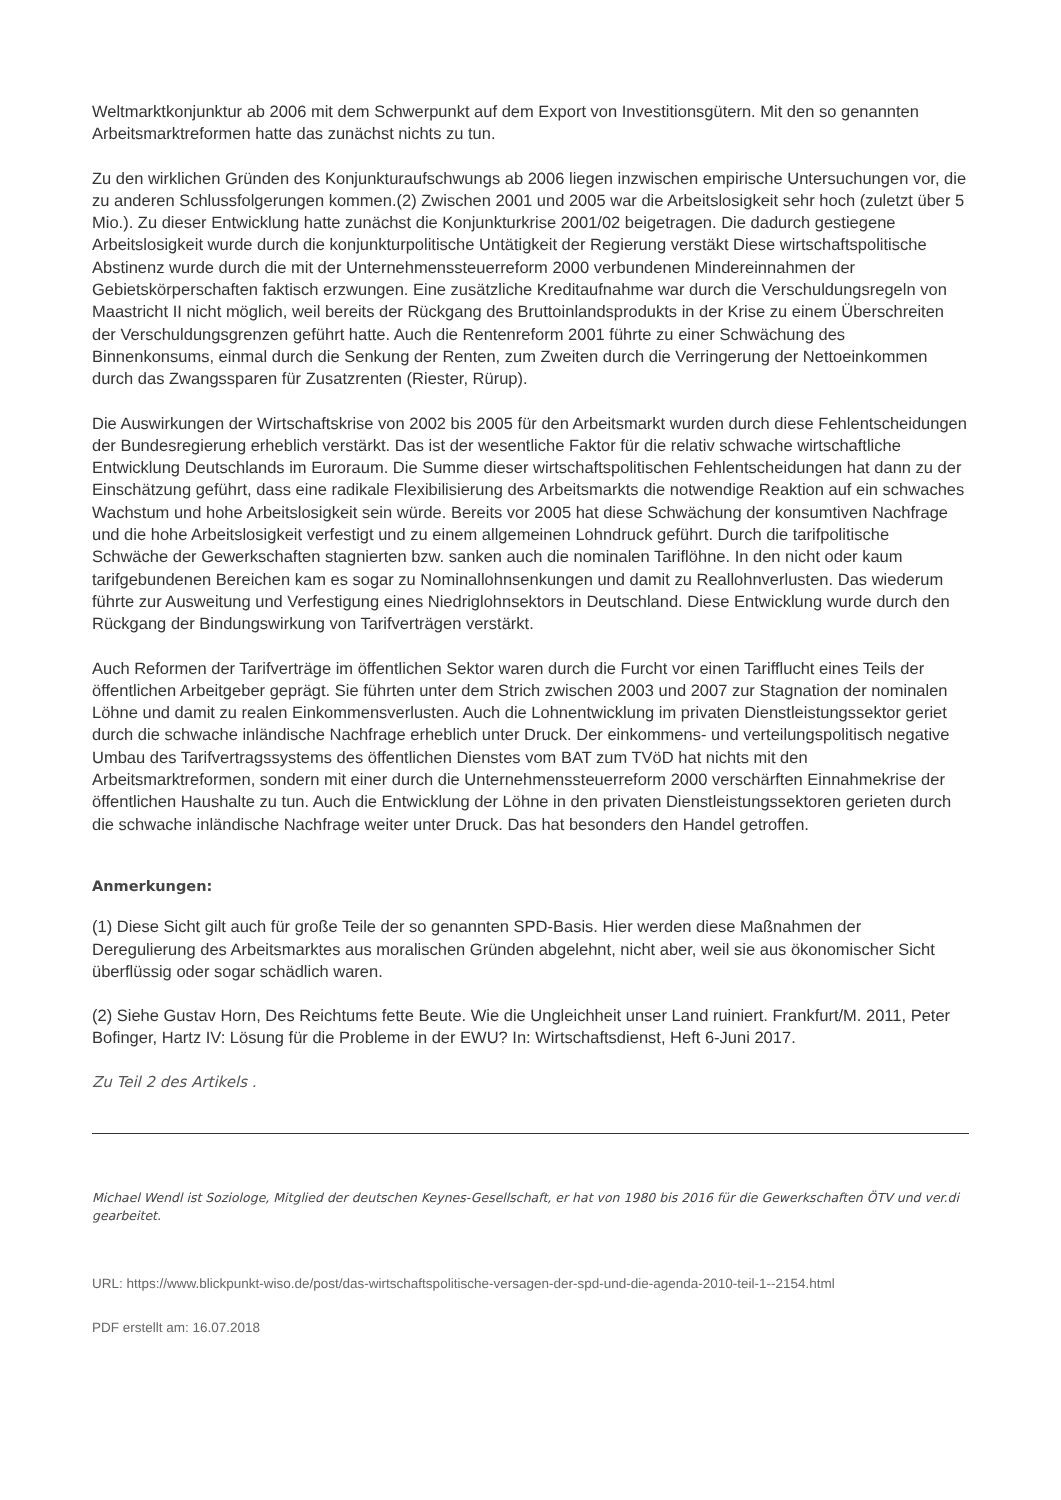Weltmarktkonjunktur ab 2006 mit dem Schwerpunkt auf dem Export von Investitionsgütern. Mit den so genannten Arbeitsmarktreformen hatte das zunächst nichts zu tun.
Zu den wirklichen Gründen des Konjunkturaufschwungs ab 2006 liegen inzwischen empirische Untersuchungen vor, die zu anderen Schlussfolgerungen kommen.(2) Zwischen 2001 und 2005 war die Arbeitslosigkeit sehr hoch (zuletzt über 5 Mio.). Zu dieser Entwicklung hatte zunächst die Konjunkturkrise 2001/02 beigetragen. Die dadurch gestiegene Arbeitslosigkeit wurde durch die konjunkturpolitische Untätigkeit der Regierung verstäkt Diese wirtschaftspolitische Abstinenz wurde durch die mit der Unternehmenssteuerreform 2000 verbundenen Mindereinnahmen der Gebietskörperschaften faktisch erzwungen. Eine zusätzliche Kreditaufnahme war durch die Verschuldungsregeln von Maastricht II nicht möglich, weil bereits der Rückgang des Bruttoinlandsprodukts in der Krise zu einem Überschreiten der Verschuldungsgrenzen geführt hatte. Auch die Rentenreform 2001 führte zu einer Schwächung des Binnenkonsums, einmal durch die Senkung der Renten, zum Zweiten durch die Verringerung der Nettoeinkommen durch das Zwangssparen für Zusatzrenten (Riester, Rürup).
Die Auswirkungen der Wirtschaftskrise von 2002 bis 2005 für den Arbeitsmarkt wurden durch diese Fehlentscheidungen der Bundesregierung erheblich verstärkt. Das ist der wesentliche Faktor für die relativ schwache wirtschaftliche Entwicklung Deutschlands im Euroraum. Die Summe dieser wirtschaftspolitischen Fehlentscheidungen hat dann zu der Einschätzung geführt, dass eine radikale Flexibilisierung des Arbeitsmarkts die notwendige Reaktion auf ein schwaches Wachstum und hohe Arbeitslosigkeit sein würde. Bereits vor 2005 hat diese Schwächung der konsumtiven Nachfrage und die hohe Arbeitslosigkeit verfestigt und zu einem allgemeinen Lohndruck geführt. Durch die tarifpolitische Schwäche der Gewerkschaften stagnierten bzw. sanken auch die nominalen Tariflöhne. In den nicht oder kaum tarifgebundenen Bereichen kam es sogar zu Nominallohnsenkungen und damit zu Reallohnverlusten. Das wiederum führte zur Ausweitung und Verfestigung eines Niedriglohnsektors in Deutschland. Diese Entwicklung wurde durch den Rückgang der Bindungswirkung von Tarifverträgen verstärkt.
Auch Reformen der Tarifverträge im öffentlichen Sektor waren durch die Furcht vor einen Tarifflucht eines Teils der öffentlichen Arbeitgeber geprägt. Sie führten unter dem Strich zwischen 2003 und 2007 zur Stagnation der nominalen Löhne und damit zu realen Einkommensverlusten. Auch die Lohnentwicklung im privaten Dienstleistungssektor geriet durch die schwache inländische Nachfrage erheblich unter Druck. Der einkommens- und verteilungspolitisch negative Umbau des Tarifvertragssystems des öffentlichen Dienstes vom BAT zum TVöD hat nichts mit den Arbeitsmarktreformen, sondern mit einer durch die Unternehmenssteuerreform 2000 verschärften Einnahmekrise der öffentlichen Haushalte zu tun. Auch die Entwicklung der Löhne in den privaten Dienstleistungssektoren gerieten durch die schwache inländische Nachfrage weiter unter Druck. Das hat besonders den Handel getroffen.
Anmerkungen:
(1) Diese Sicht gilt auch für große Teile der so genannten SPD-Basis. Hier werden diese Maßnahmen der Deregulierung des Arbeitsmarktes aus moralischen Gründen abgelehnt, nicht aber, weil sie aus ökonomischer Sicht überflüssig oder sogar schädlich waren.
(2) Siehe Gustav Horn, Des Reichtums fette Beute. Wie die Ungleichheit unser Land ruiniert. Frankfurt/M. 2011, Peter Bofinger, Hartz IV: Lösung für die Probleme in der EWU? In: Wirtschaftsdienst, Heft 6-Juni 2017.
Zu Teil 2 des Artikels .
Michael Wendl ist Soziologe, Mitglied der deutschen Keynes-Gesellschaft, er hat von 1980 bis 2016 für die Gewerkschaften ÖTV und ver.di gearbeitet.
URL: https://www.blickpunkt-wiso.de/post/das-wirtschaftspolitische-versagen-der-spd-und-die-agenda-2010-teil-1--2154.html
PDF erstellt am: 16.07.2018